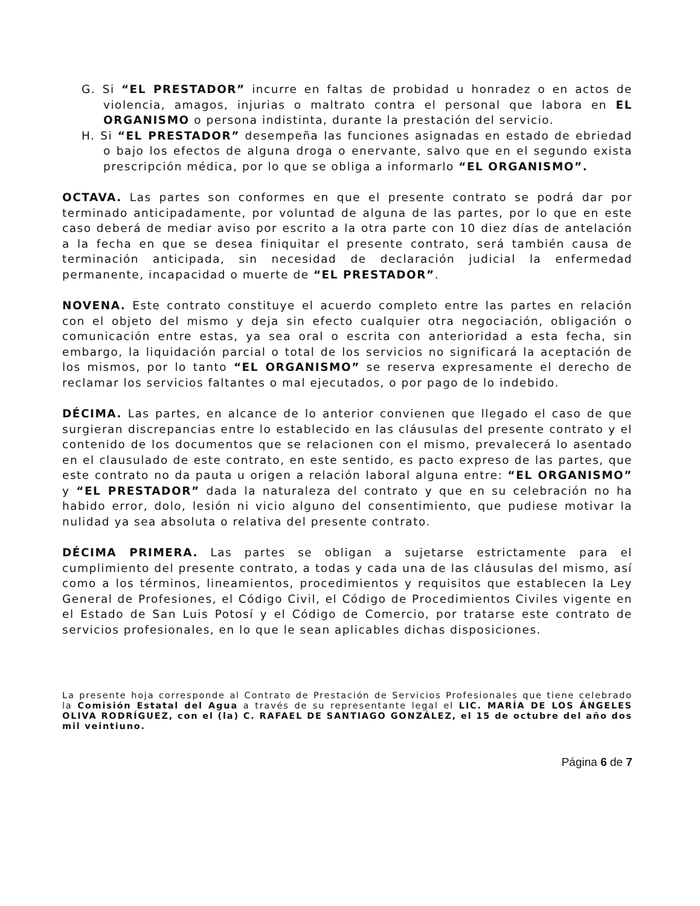G. Si “EL PRESTADOR” incurre en faltas de probidad u honradez o en actos de violencia, amagos, injurias o maltrato contra el personal que labora en EL ORGANISMO o persona indistinta, durante la prestación del servicio.
H. Si “EL PRESTADOR” desempeña las funciones asignadas en estado de ebriedad o bajo los efectos de alguna droga o enervante, salvo que en el segundo exista prescripción médica, por lo que se obliga a informarlo “EL ORGANISMO”.
OCTAVA. Las partes son conformes en que el presente contrato se podrá dar por terminado anticipadamente, por voluntad de alguna de las partes, por lo que en este caso deberá de mediar aviso por escrito a la otra parte con 10 diez días de antelación a la fecha en que se desea finiquitar el presente contrato, será también causa de terminación anticipada, sin necesidad de declaración judicial la enfermedad permanente, incapacidad o muerte de “EL PRESTADOR”.
NOVENA. Este contrato constituye el acuerdo completo entre las partes en relación con el objeto del mismo y deja sin efecto cualquier otra negociación, obligación o comunicación entre estas, ya sea oral o escrita con anterioridad a esta fecha, sin embargo, la liquidación parcial o total de los servicios no significará la aceptación de los mismos, por lo tanto “EL ORGANISMO” se reserva expresamente el derecho de reclamar los servicios faltantes o mal ejecutados, o por pago de lo indebido.
DÉCIMA. Las partes, en alcance de lo anterior convienen que llegado el caso de que surgieran discrepancias entre lo establecido en las cláusulas del presente contrato y el contenido de los documentos que se relacionen con el mismo, prevalecerá lo asentado en el clausulado de este contrato, en este sentido, es pacto expreso de las partes, que este contrato no da pauta u origen a relación laboral alguna entre: “EL ORGANISMO” y “EL PRESTADOR” dada la naturaleza del contrato y que en su celebración no ha habido error, dolo, lesión ni vicio alguno del consentimiento, que pudiese motivar la nulidad ya sea absoluta o relativa del presente contrato.
DÉCIMA PRIMERA. Las partes se obligan a sujetarse estrictamente para el cumplimiento del presente contrato, a todas y cada una de las cláusulas del mismo, así como a los términos, lineamientos, procedimientos y requisitos que establecen la Ley General de Profesiones, el Código Civil, el Código de Procedimientos Civiles vigente en el Estado de San Luis Potosí y el Código de Comercio, por tratarse este contrato de servicios profesionales, en lo que le sean aplicables dichas disposiciones.
La presente hoja corresponde al Contrato de Prestación de Servicios Profesionales que tiene celebrado la Comisión Estatal del Agua a través de su representante legal el LIC. MARÍA DE LOS ÁNGELES OLIVA RODRÍGUEZ, con el (la) C. RAFAEL DE SANTIAGO GONZÁLEZ, el 15 de octubre del año dos mil veintiuno.
Página 6 de 7